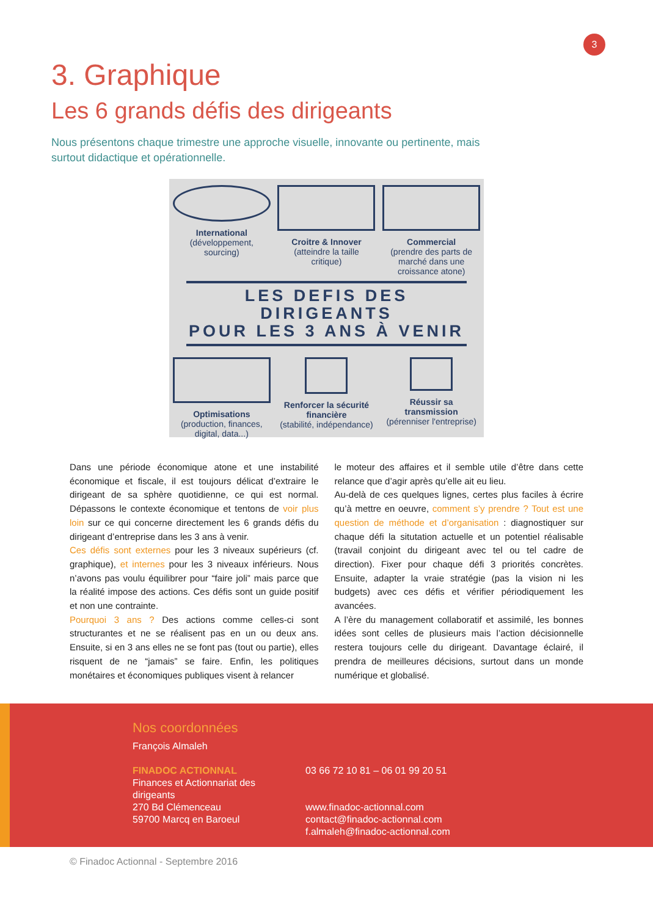3
3. Graphique
Les 6 grands défis des dirigeants
Nous présentons chaque trimestre une approche visuelle, innovante ou pertinente, mais surtout didactique et opérationnelle.
International
(développement, sourcing)
Croitre & Innover
(atteindre la taille critique)
Commercial
(prendre des parts de marché dans une croissance atone)
LES DEFIS DES DIRIGEANTS
POUR LES 3 ANS À VENIR
Optimisations
(production, finances, digital, data...)
Renforcer la sécurité financière
(stabilité, indépendance)
Réussir sa transmission
(pérenniser l'entreprise)
Dans une période économique atone et une instabilité économique et fiscale, il est toujours délicat d’extraire le dirigeant de sa sphère quotidienne, ce qui est normal. Dépassons le contexte économique et tentons de voir plus loin sur ce qui concerne directement les 6 grands défis du dirigeant d’entreprise dans les 3 ans à venir.
Ces défis sont externes pour les 3 niveaux supérieurs (cf. graphique), et internes pour les 3 niveaux inférieurs. Nous n’avons pas voulu équilibrer pour “faire joli” mais parce que la réalité impose des actions. Ces défis sont un guide positif et non une contrainte.
Pourquoi 3 ans ? Des actions comme celles-ci sont structurantes et ne se réalisent pas en un ou deux ans. Ensuite, si en 3 ans elles ne se font pas (tout ou partie), elles risquent de ne “jamais” se faire. Enfin, les politiques monétaires et économiques publiques visent à relancer
le moteur des affaires et il semble utile d’être dans cette relance que d’agir après qu’elle ait eu lieu.
Au-delà de ces quelques lignes, certes plus faciles à écrire qu’à mettre en oeuvre, comment s’y prendre ? Tout est une question de méthode et d’organisation : diagnostiquer sur chaque défi la situtation actuelle et un potentiel réalisable (travail conjoint du dirigeant avec tel ou tel cadre de direction). Fixer pour chaque défi 3 priorités concrètes. Ensuite, adapter la vraie stratégie (pas la vision ni les budgets) avec ces défis et vérifier périodiquement les avancées.
A l’ère du management collaboratif et assimilé, les bonnes idées sont celles de plusieurs mais l’action décisionnelle restera toujours celle du dirigeant. Davantage éclairé, il prendra de meilleures décisions, surtout dans un monde numérique et globalisé.
Nos coordonnées
François Almaleh
FINADOC ACTIONNAL
Finances et Actionnariat des
dirigeants
270 Bd Clémenceau
59700 Marcq en Baroeul
03 66 72 10 81 – 06 01 99 20 51
www.finadoc-actionnal.com
contact@finadoc-actionnal.com
f.almaleh@finadoc-actionnal.com
© Finadoc Actionnal - Septembre 2016